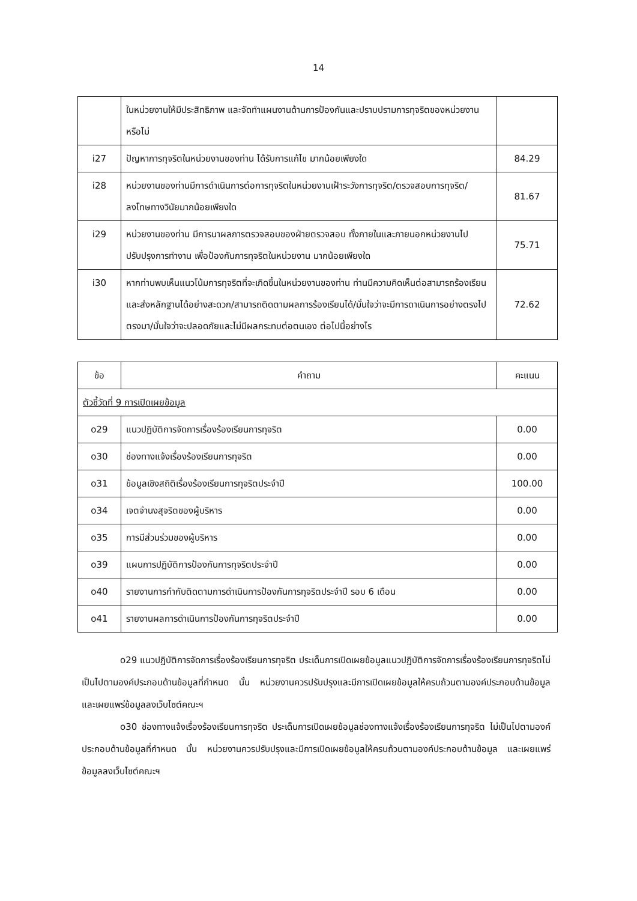14
| | ในหน่วยงานให้มีประสิทธิภาพ และจัดทำแผนงานด้านการป้องกันและปราบปรามการทุจริตของหน่วยงานหรือไม่ | |
| i27 | ปัญหาการทุจริตในหน่วยงานของท่าน ได้รับการแก้ไข มากน้อยเพียงใด | 84.29 |
| i28 | หน่วยงานของท่านมีการดำเนินการต่อการทุจริตในหน่วยงานเฝ้าระวังการทุจริต/ตรวจสอบการทุจริต/ลงโทษทางวินัยมากน้อยเพียงใด | 81.67 |
| i29 | หน่วยงานของท่าน มีการนาผลการตรวจสอบของฝ่ายตรวจสอบ ทั้งภายในและภายนอกหน่วยงานไปปรับปรุงการทำงาน เพื่อป้องกันการทุจริตในหน่วยงาน มากน้อยเพียงใด | 75.71 |
| i30 | หากท่านพบเห็นแนวโน้มการทุจริตที่จะเกิดขึ้นในหน่วยงานของท่าน ท่านมีความคิดเห็นต่อสามารถร้องเรียนและส่งหลักฐานได้อย่างสะดวก/สามารถติดตามผลการร้องเรียนได้/มั่นใจว่าจะมีการดาเนินการอย่างตรงไปตรงมา/มั่นใจว่าจะปลอดภัยและไม่มีผลกระทบต่อตนเอง ต่อไปนี้อย่างไร | 72.62 |
| ข้อ | คำถาม | คะแนน |
| --- | --- | --- |
| ตัวชี้วัดที่ 9 การเปิดเผยข้อมูล | | |
| o29 | แนวปฏิบัติการจัดการเรื่องร้องเรียนการทุจริต | 0.00 |
| o30 | ช่องทางแจ้งเรื่องร้องเรียนการทุจริต | 0.00 |
| o31 | ข้อมูลเชิงสถิติเรื่องร้องเรียนการทุจริตประจำปี | 100.00 |
| o34 | เจตจำนงสุจริตของผู้บริหาร | 0.00 |
| o35 | การมีส่วนร่วมของผู้บริหาร | 0.00 |
| o39 | แผนการปฏิบัติการป้องกันการทุจริตประจำปี | 0.00 |
| o40 | รายงานการกำกับติดตามการดำเนินการป้องกันการทุจริตประจำปี รอบ 6 เดือน | 0.00 |
| o41 | รายงานผลการดำเนินการป้องกันการทุจริตประจำปี | 0.00 |
o29 แนวปฏิบัติการจัดการเรื่องร้องเรียนการทุจริต ประเด็นการเปิดเผยข้อมูลแนวปฏิบัติการจัดการเรื่องร้องเรียนการทุจริตไม่เป็นไปตามองค์ประกอบด้านข้อมูลที่กำหนด นั้น หน่วยงานควรปรับปรุงและมีการเปิดเผยข้อมูลให้ครบถ้วนตามองค์ประกอบด้านข้อมูล และเผยแพร่ข้อมูลลงเว็บไซต์คณะฯ
o30 ช่องทางแจ้งเรื่องร้องเรียนการทุจริต ประเด็นการเปิดเผยข้อมูลช่องทางแจ้งเรื่องร้องเรียนการทุจริต ไม่เป็นไปตามองค์ประกอบด้านข้อมูลที่กำหนด นั้น หน่วยงานควรปรับปรุงและมีการเปิดเผยข้อมูลให้ครบถ้วนตามองค์ประกอบด้านข้อมูล และเผยแพร่ข้อมูลลงเว็บไซต์คณะฯ